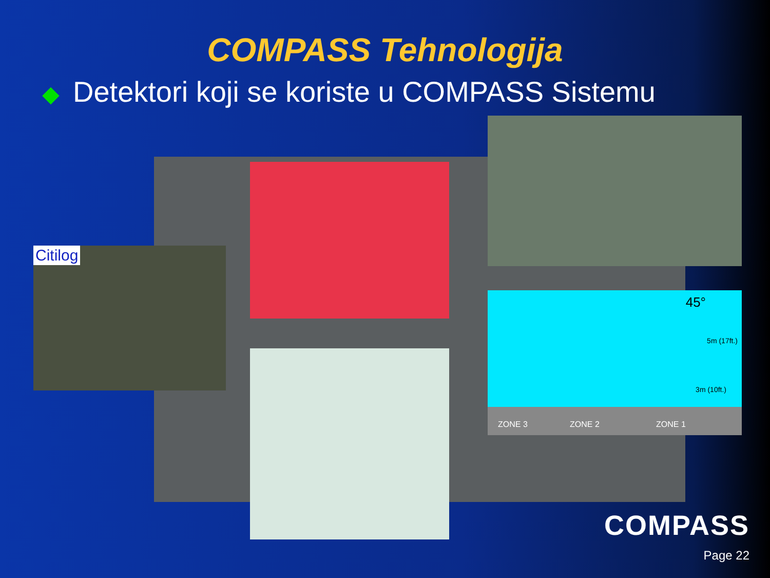COMPASS Tehnologija
◆ Detektori koji se koriste u COMPASS Sistemu
Citilog
45°
3m (10ft.)
5m (17ft.)
ZONE 3 ZONE 2 ZONE 1
COMPASS
Page 22